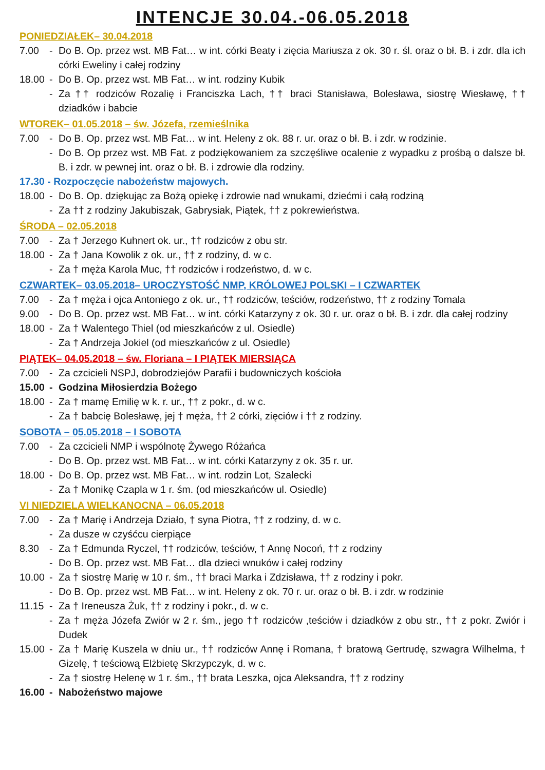INTENCJE 30.04.-06.05.2018
PONIEDZIAŁEK– 30.04.2018
7.00 - Do B. Op. przez wst. MB Fat… w int. córki Beaty i zięcia Mariusza z ok. 30 r. śl. oraz o bł. B. i zdr. dla ich córki Eweliny i całej rodziny
18.00
- Do B. Op. przez wst. MB Fat… w int. rodziny Kubik
- Za †† rodziców Rozalię i Franciszka Lach, †† braci Stanisława, Bolesława, siostrę Wiesławę, †† dziadków i babcie
WTOREK– 01.05.2018 – św. Józefa, rzemieślnika
7.00 - Do B. Op. przez wst. MB Fat… w int. Heleny z ok. 88 r. ur. oraz o bł. B. i zdr. w rodzinie.
- Do B. Op przez wst. MB Fat. z podziękowaniem za szczęśliwe ocalenie z wypadku z prośbą o dalsze bł. B. i zdr. w pewnej int. oraz o bł. B. i zdrowie dla rodziny.
17.30 - Rozpoczęcie nabożeństw majowych.
18.00
- Do B. Op. dziękując za Bożą opiekę i zdrowie nad wnukami, dziećmi i całą rodziną
- Za †† z rodziny Jakubiszak, Gabrysiak, Piątek, †† z pokrewieństwa.
ŚRODA – 02.05.2018
7.00 - Za † Jerzego Kuhnert ok. ur., †† rodziców z obu str.
18.00
- Za † Jana Kowolik z ok. ur., †† z rodziny, d. w c.
- Za † męża Karola Muc, †† rodziców i rodzeństwo, d. w c.
CZWARTEK– 03.05.2018– UROCZYSTOŚĆ NMP, KRÓLOWEJ POLSKI – I CZWARTEK
7.00 - Za † męża i ojca Antoniego z ok. ur., †† rodziców, teściów, rodzeństwo, †† z rodziny Tomala
9.00 - Do B. Op. przez wst. MB Fat… w int. córki Katarzyny z ok. 30 r. ur. oraz o bł. B. i zdr. dla całej rodziny
18.00
- Za † Walentego Thiel (od mieszkańców z ul. Osiedle)
- Za † Andrzeja Jokiel (od mieszkańców z ul. Osiedle)
PIĄTEK– 04.05.2018 – św. Floriana – I PIĄTEK MIERSIĄCA
7.00 - Za czcicieli NSPJ, dobrodziejów Parafii i budowniczych kościoła
15.00
- Godzina Miłosierdzia Bożego
18.00
- Za † mamę Emilię w k. r. ur., †† z pokr., d. w c.
- Za † babcię Bolesławę, jej † męża, †† 2 córki, zięciów i †† z rodziny.
SOBOTA – 05.05.2018 – I SOBOTA
7.00 - Za czcicieli NMP i wspólnotę Żywego Różańca
- Do B. Op. przez wst. MB Fat… w int. córki Katarzyny z ok. 35 r. ur.
18.00
- Do B. Op. przez wst. MB Fat… w int. rodzin Lot, Szalecki
- Za † Monikę Czapla w 1 r. śm. (od mieszkańców ul. Osiedle)
VI NIEDZIELA WIELKANOCNA – 06.05.2018
7.00 - Za † Marię i Andrzeja Działo, † syna Piotra, †† z rodziny, d. w c.
- Za dusze w czyśćcu cierpiące
8.30 - Za † Edmunda Ryczel, †† rodziców, teściów, † Annę Nocoń, †† z rodziny
- Do B. Op. przez wst. MB Fat… dla dzieci wnuków i całej rodziny
10.00
- Za † siostrę Marię w 10 r. śm., †† braci Marka i Zdzisława, †† z rodziny i pokr.
- Do B. Op. przez wst. MB Fat… w int. Heleny z ok. 70 r. ur. oraz o bł. B. i zdr. w rodzinie
11.15
- Za † Ireneusza Żuk, †† z rodziny i pokr., d. w c.
- Za † męża Józefa Zwiór w 2 r. śm., jego †† rodziców ,teściów i dziadków z obu str., †† z pokr. Zwiór i Dudek
15.00
- Za † Marię Kuszela w dniu ur., †† rodziców Annę i Romana, † bratową Gertrudę, szwagra Wilhelma, † Gizelę, † teściową Elżbietę Skrzypczyk, d. w c.
- Za † siostrę Helenę w 1 r. śm., †† brata Leszka, ojca Aleksandra, †† z rodziny
16.00
- Nabożeństwo majowe